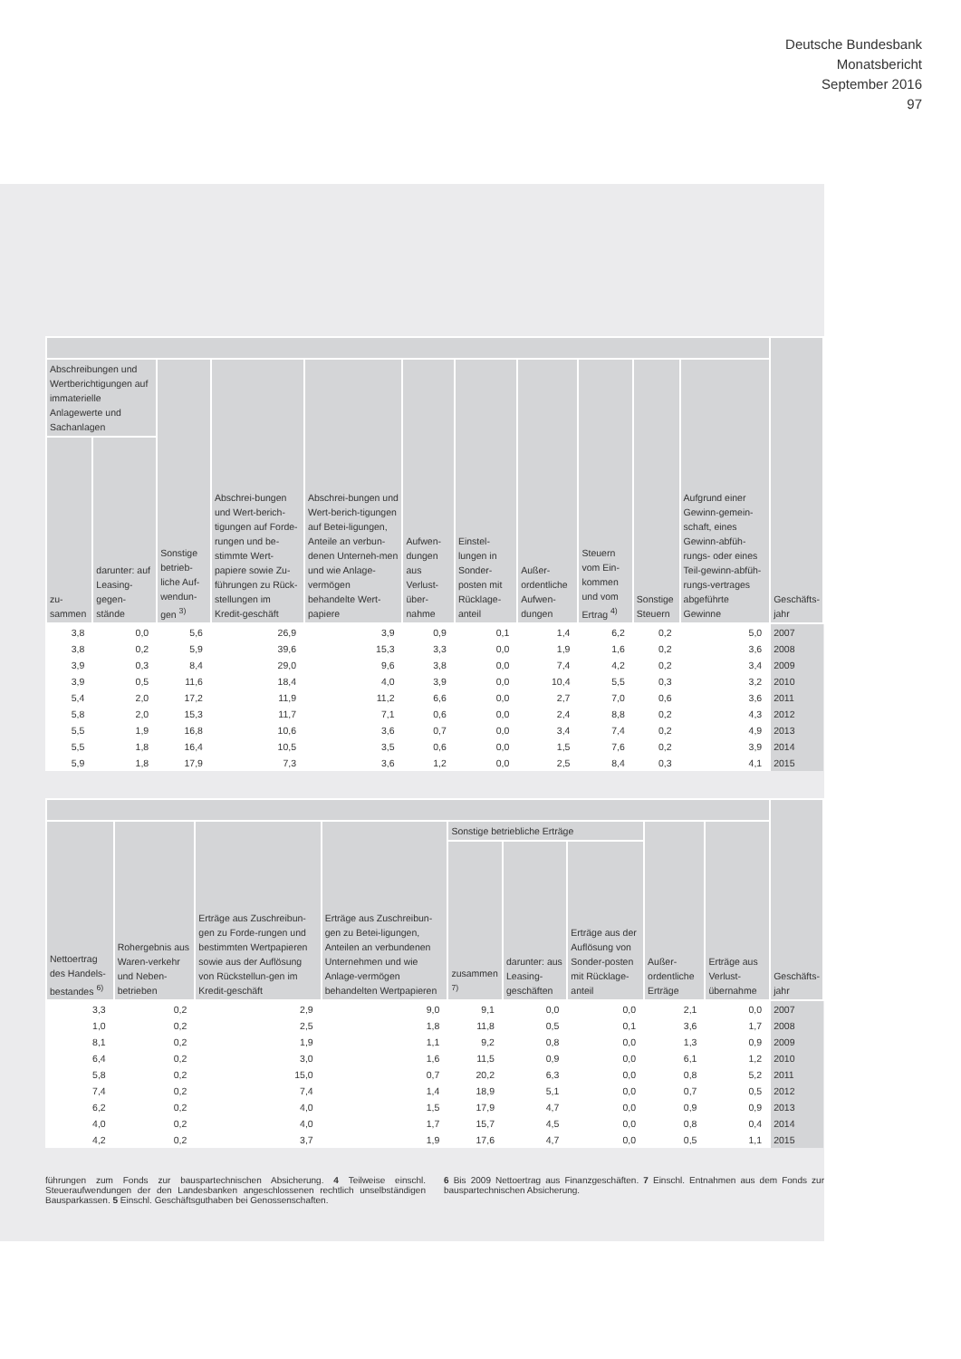Deutsche Bundesbank
Monatsbericht
September 2016
97
| | | | | | | | | | | | Geschäfts- jahr |
| --- | --- | --- | --- | --- | --- | --- | --- | --- | --- | --- | --- |
| Abschreibungen und Wertberichtigungen auf immaterielle Anlagewerte und Sachanlagen | | Sonstige betrieb-liche Auf-wendun-gen <sup>3)</sup> | Abschrei-bungen und Wert-berich-tigungen auf Forde-rungen und be-stimmte Wert-papiere sowie Zu-führungen zu Rück-stellungen im Kredit-geschäft | Abschrei-bungen und Wert-berich-tigungen auf Betei-ligungen, Anteile an verbun-denen Unterneh-men und wie Anlage-vermögen behandelte Wert-papiere | Aufwen-dungen aus Verlust-über-nahme | Einstel-lungen in Sonder-posten mit Rücklage-anteil | Außer-ordentliche Aufwen-dungen | Steuern vom Ein-kommen und vom Ertrag <sup>4)</sup> | Sonstige Steuern | Aufgrund einer Gewinn-gemein-schaft, eines Gewinn-abfüh-rungs- oder eines Teil-gewinn-abfüh-rungs-vertrages abgeführte Gewinne | |
| zu- sammen | darunter: auf Leasing-gegen-stände | | | | | | | | | | |
| 3,8 | 0,0 | 5,6 | 26,9 | 3,9 | 0,9 | 0,1 | 1,4 | 6,2 | 0,2 | 5,0 | 2007 |
| 3,8 | 0,2 | 5,9 | 39,6 | 15,3 | 3,3 | 0,0 | 1,9 | 1,6 | 0,2 | 3,6 | 2008 |
| 3,9 | 0,3 | 8,4 | 29,0 | 9,6 | 3,8 | 0,0 | 7,4 | 4,2 | 0,2 | 3,4 | 2009 |
| 3,9 | 0,5 | 11,6 | 18,4 | 4,0 | 3,9 | 0,0 | 10,4 | 5,5 | 0,3 | 3,2 | 2010 |
| 5,4 | 2,0 | 17,2 | 11,9 | 11,2 | 6,6 | 0,0 | 2,7 | 7,0 | 0,6 | 3,6 | 2011 |
| 5,8 | 2,0 | 15,3 | 11,7 | 7,1 | 0,6 | 0,0 | 2,4 | 8,8 | 0,2 | 4,3 | 2012 |
| 5,5 | 1,9 | 16,8 | 10,6 | 3,6 | 0,7 | 0,0 | 3,4 | 7,4 | 0,2 | 4,9 | 2013 |
| 5,5 | 1,8 | 16,4 | 10,5 | 3,5 | 0,6 | 0,0 | 1,5 | 7,6 | 0,2 | 3,9 | 2014 |
| 5,9 | 1,8 | 17,9 | 7,3 | 3,6 | 1,2 | 0,0 | 2,5 | 8,4 | 0,3 | 4,1 | 2015 |
| | | | | | | | | | Geschäfts- jahr |
| --- | --- | --- | --- | --- | --- | --- | --- | --- | --- |
| Nettoertrag des Handels-bestandes <sup>6)</sup> | Rohergebnis aus Waren-verkehr und Neben-betrieben | Erträge aus Zuschreibun-gen zu Forde-rungen und bestimmten Wertpapieren sowie aus der Auflösung von Rückstellun-gen im Kredit-geschäft | Erträge aus Zuschreibun-gen zu Betei-ligungen, Anteilen an verbundenen Unternehmen und wie Anlage-vermögen behandelten Wertpapieren | Sonstige betriebliche Erträge | | | Außer-ordentliche Erträge | Erträge aus Verlust-übernahme | |
| | | | | zusammen <sup>7)</sup> | darunter: aus Leasing-geschäften | Erträge aus der Auflösung von Sonder-posten mit Rücklage-anteil | | | |
| 3,3 | 0,2 | 2,9 | 9,0 | 9,1 | 0,0 | 0,0 | 2,1 | 0,0 | 2007 |
| 1,0 | 0,2 | 2,5 | 1,8 | 11,8 | 0,5 | 0,1 | 3,6 | 1,7 | 2008 |
| 8,1 | 0,2 | 1,9 | 1,1 | 9,2 | 0,8 | 0,0 | 1,3 | 0,9 | 2009 |
| 6,4 | 0,2 | 3,0 | 1,6 | 11,5 | 0,9 | 0,0 | 6,1 | 1,2 | 2010 |
| 5,8 | 0,2 | 15,0 | 0,7 | 20,2 | 6,3 | 0,0 | 0,8 | 5,2 | 2011 |
| 7,4 | 0,2 | 7,4 | 1,4 | 18,9 | 5,1 | 0,0 | 0,7 | 0,5 | 2012 |
| 6,2 | 0,2 | 4,0 | 1,5 | 17,9 | 4,7 | 0,0 | 0,9 | 0,9 | 2013 |
| 4,0 | 0,2 | 4,0 | 1,7 | 15,7 | 4,5 | 0,0 | 0,8 | 0,4 | 2014 |
| 4,2 | 0,2 | 3,7 | 1,9 | 17,6 | 4,7 | 0,0 | 0,5 | 1,1 | 2015 |
führungen zum Fonds zur bauspartechnischen Absicherung. 4 Teilweise einschl. Steueraufwendungen der den Landesbanken angeschlossenen rechtlich unselbständigen Bausparkassen. 5 Einschl. Geschäftsguthaben bei Genossenschaften.
6 Bis 2009 Nettoertrag aus Finanzgeschäften. 7 Einschl. Entnahmen aus dem Fonds zur bauspartechnischen Absicherung.